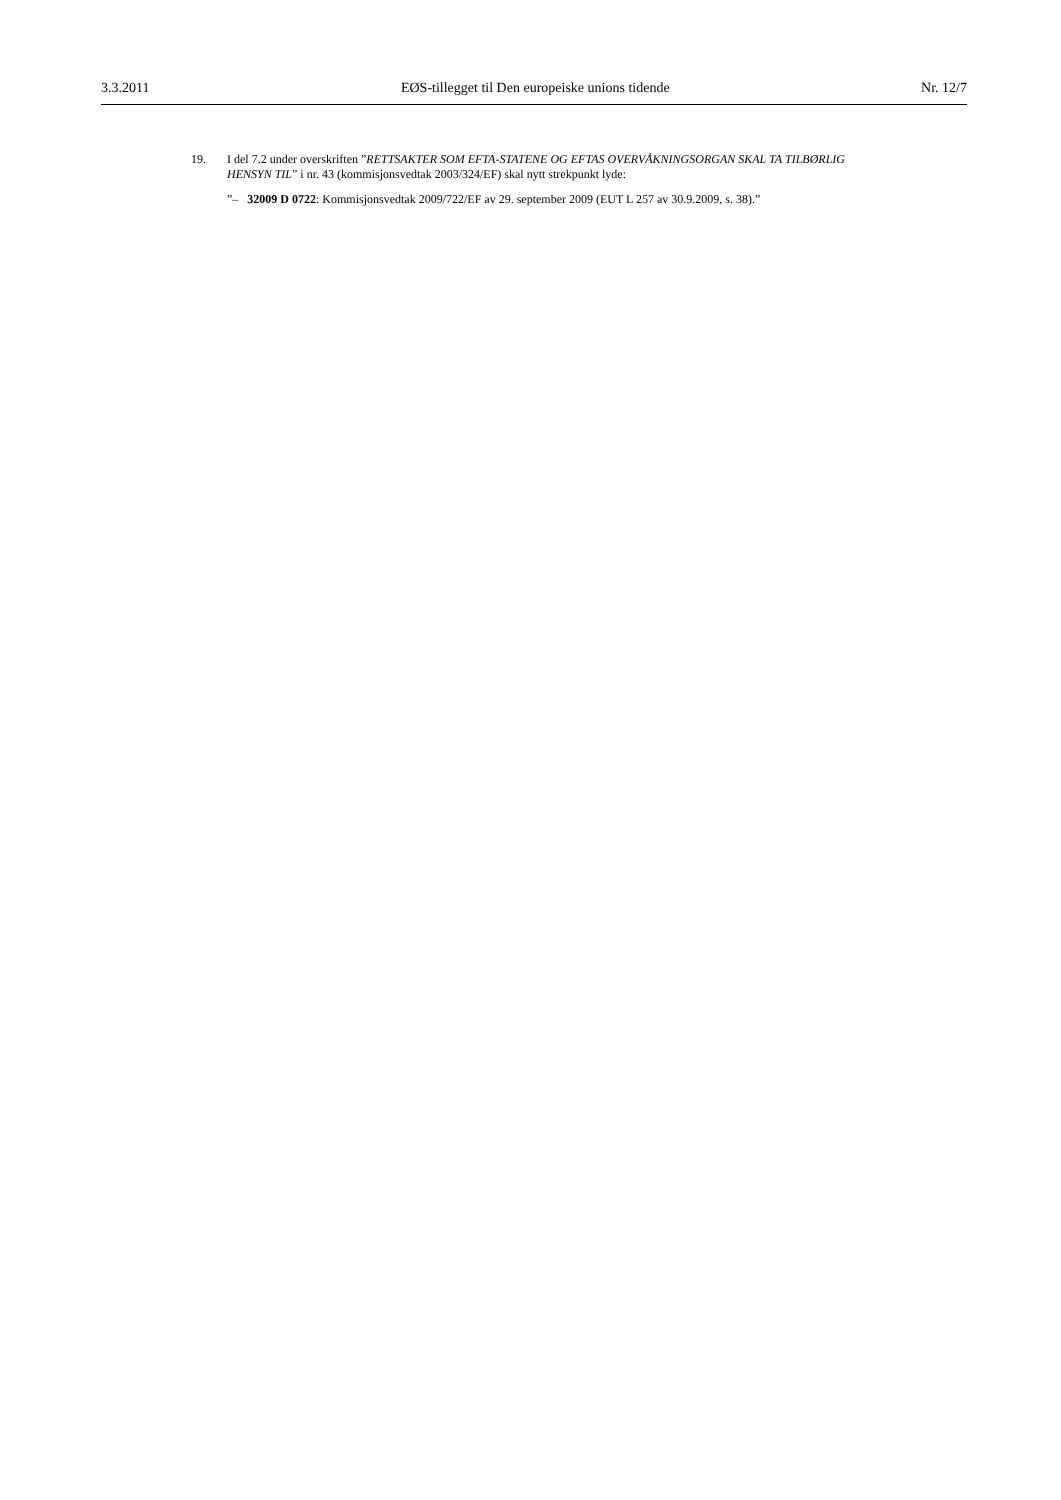3.3.2011 EØS-tillegget til Den europeiske unions tidende Nr. 12/7
19. I del 7.2 under overskriften ”RETTSAKTER SOM EFTA-STATENE OG EFTAS OVERVÅKNINGSORGAN SKAL TA TILBØRLIG HENSYN TIL” i nr. 43 (kommisjonsvedtak 2003/324/EF) skal nytt strekpunkt lyde:
”– 32009 D 0722: Kommisjonsvedtak 2009/722/EF av 29. september 2009 (EUT L 257 av 30.9.2009, s. 38).”